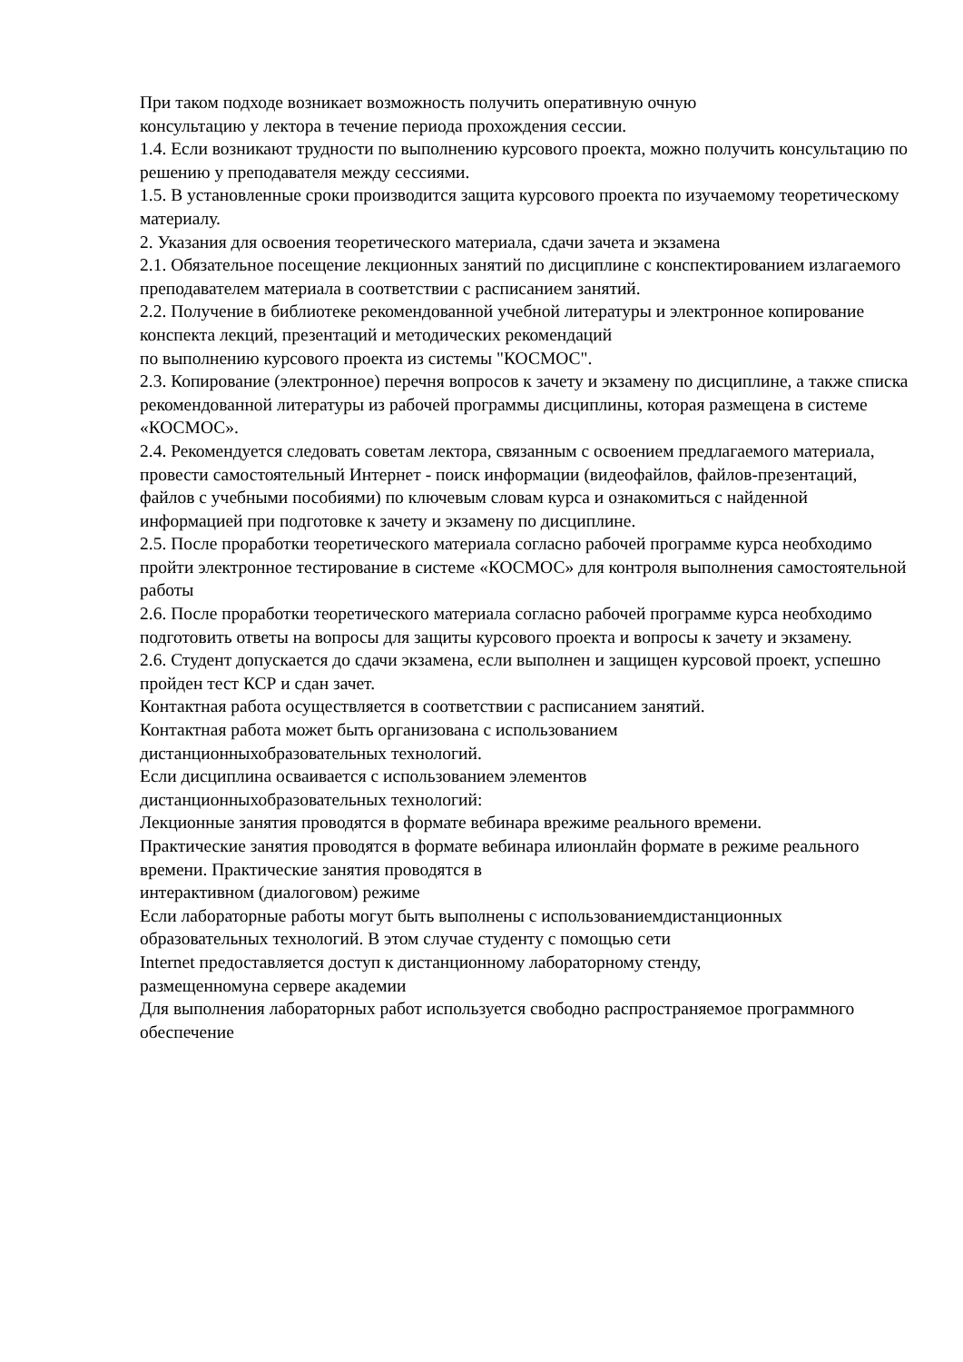При таком подходе возникает возможность получить оперативную очную
консультацию у лектора в течение периода прохождения сессии.
1.4. Если возникают трудности по выполнению курсового проекта, можно получить консультацию по решению у преподавателя между сессиями.
1.5. В установленные сроки производится защита курсового проекта по изучаемому теоретическому материалу.
2. Указания для освоения теоретического материала, сдачи зачета и экзамена
2.1. Обязательное посещение лекционных занятий по дисциплине с конспектированием излагаемого преподавателем материала в соответствии с расписанием занятий.
2.2. Получение в библиотеке рекомендованной учебной литературы и электронное копирование конспекта лекций, презентаций и методических рекомендаций
по выполнению курсового проекта из системы "КОСМОС".
2.3. Копирование (электронное) перечня вопросов к зачету и экзамену по дисциплине, а также списка рекомендованной литературы из рабочей программы дисциплины, которая размещена в системе «КОСМОС».
2.4. Рекомендуется следовать советам лектора, связанным с освоением предлагаемого материала, провести самостоятельный Интернет - поиск информации (видеофайлов, файлов-презентаций, файлов с учебными пособиями) по ключевым словам курса и ознакомиться с найденной информацией при подготовке к зачету и экзамену по дисциплине.
2.5. После проработки теоретического материала согласно рабочей программе курса необходимо пройти электронное тестирование в системе «КОСМОС» для контроля выполнения самостоятельной работы
2.6. После проработки теоретического материала согласно рабочей программе курса необходимо подготовить ответы на вопросы для защиты курсового проекта и вопросы к зачету и экзамену.
2.6. Студент допускается до сдачи экзамена, если выполнен и защищен курсовой проект, успешно пройден тест КСР и сдан зачет.
Контактная работа осуществляется в соответствии с расписанием занятий.
Контактная работа может быть организована с использованием
дистанционныхобразовательных технологий.
Если дисциплина осваивается с использованием элементов
дистанционныхобразовательных технологий:
Лекционные занятия проводятся в формате вебинара врежиме реального времени.
Практические занятия проводятся в формате вебинара илионлайн формате в режиме реального времени. Практические занятия проводятся в
интерактивном (диалоговом) режиме
Если лабораторные работы могут быть выполнены с использованиемдистанционных образовательных технологий. В этом случае студенту с помощью сети
Internet предоставляется доступ к дистанционному лабораторному стенду,
размещенномуна сервере академии
Для выполнения лабораторных работ используется свободно распространяемое программного обеспечение